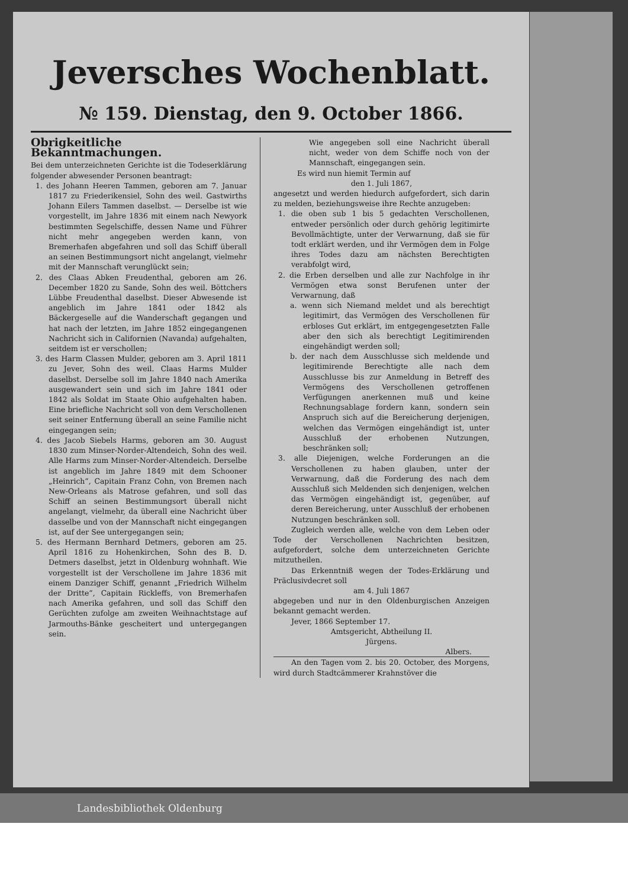Jeversches Wochenblatt.
№ 159. Dienstag, den 9. October 1866.
Obrigkeitliche Bekanntmachungen.
Bei dem unterzeichneten Gerichte ist die Todeserklärung folgender abwesender Personen beantragt:
1. des Johann Heeren Tammen, geboren am 7. Januar 1817 zu Friederikensiel, Sohn des weil. Gastwirths Johann Eilers Tammen daselbst. — Derselbe ist wie vorgestellt, im Jahre 1836 mit einem nach Newyork bestimmten Segelschiffe, dessen Name und Führer nicht mehr angegeben werden kann, von Bremerhafen abgefahren und soll das Schiff überall an seinen Bestimmungsort nicht angelangt, vielmehr mit der Mannschaft verunglückt sein;
2. des Claas Abken Freudenthal, geboren am 26. December 1820 zu Sande, Sohn des weil. Böttchers Lübbe Freudenthal daselbst. Dieser Abwesende ist angeblich im Jahre 1841 oder 1842 als Bäckergeselle auf die Wanderschaft gegangen und hat nach der letzten, im Jahre 1852 eingegangenen Nachricht sich in Californien (Navanda) aufgehalten, seitdem ist er verschollen;
3. des Harm Classen Mulder, geboren am 3. April 1811 zu Jever, Sohn des weil. Claas Harms Mulder daselbst. Derselbe soll im Jahre 1840 nach Amerika ausgewandert sein und sich im Jahre 1841 oder 1842 als Soldat im Staate Ohio aufgehalten haben. Eine briefliche Nachricht soll von dem Verschollenen seit seiner Entfernung überall an seine Familie nicht eingegangen sein;
4. des Jacob Siebels Harms, geboren am 30. August 1830 zum Minser-Norder-Altendeich, Sohn des weil. Alle Harms zum Minser-Norder-Altendeich. Derselbe ist angeblich im Jahre 1849 mit dem Schooner „Heinrich“, Capitain Franz Cohn, von Bremen nach New-Orleans als Matrose gefahren, und soll das Schiff an seinen Bestimmungsort überall nicht angelangt, vielmehr, da überall eine Nachricht über dasselbe und von der Mannschaft nicht eingegangen ist, auf der See untergegangen sein;
5. des Hermann Bernhard Detmers, geboren am 25. April 1816 zu Hohenkirchen, Sohn des B. D. Detmers daselbst, jetzt in Oldenburg wohnhaft. Wie vorgestellt ist der Verschollene im Jahre 1836 mit einem Danziger Schiff, genannt „Friedrich Wilhelm der Dritte“, Capitain Rickleffs, von Bremerhafen nach Amerika gefahren, und soll das Schiff den Gerüchten zufolge am zweiten Weihnachtstage auf Jarmouths-Bänke gescheitert und untergegangen sein.
Wie angegeben soll eine Nachricht überall nicht, weder von dem Schiffe noch von der Mannschaft, eingegangen sein.
Es wird nun hiemit Termin auf
den 1. Juli 1867,
angesetzt und werden hiedurch aufgefordert, sich darin zu melden, beziehungsweise ihre Rechte anzugeben:
1. die oben sub 1 bis 5 gedachten Verschollenen, entweder persönlich oder durch gehörig legitimirte Bevollmächtigte, unter der Verwarnung, daß sie für todt erklärt werden, und ihr Vermögen dem in Folge ihres Todes dazu am nächsten Berechtigten verabfolgt wird,
2. die Erben derselben und alle zur Nachfolge in ihr Vermögen etwa sonst Berufenen unter der Verwarnung, daß
a. wenn sich Niemand meldet und als berechtigt legitimirt, das Vermögen des Verschollenen für erbloses Gut erklärt, im entgegengesetzten Falle aber den sich als berechtigt Legitimirenden eingehändigt werden soll;
b. der nach dem Ausschlusse sich meldende und legitimirende Berechtigte alle nach dem Ausschlusse bis zur Anmeldung in Betreff des Vermögens des Verschollenen getroffenen Verfügungen anerkennen muß und keine Rechnungsablage fordern kann, sondern sein Anspruch sich auf die Bereicherung derjenigen, welchen das Vermögen eingehändigt ist, unter Ausschluß der erhobenen Nutzungen, beschränken soll;
3. alle Diejenigen, welche Forderungen an die Verschollenen zu haben glauben, unter der Verwarnung, daß die Forderung des nach dem Ausschluß sich Meldenden sich denjenigen, welchen das Vermögen eingehändigt ist, gegenüber, auf deren Bereicherung, unter Ausschluß der erhobenen Nutzungen beschränken soll.
Zugleich werden alle, welche von dem Leben oder Tode der Verschollenen Nachrichten besitzen, aufgefordert, solche dem unterzeichneten Gerichte mitzutheilen.
Das Erkenntniß wegen der Todes-Erklärung und Präclusivdecret soll
am 4. Juli 1867
abgegeben und nur in den Oldenburgischen Anzeigen bekannt gemacht werden.
Jever, 1866 September 17.
Amtsgericht, Abtheilung II.
Jürgens.
Albers.
An den Tagen vom 2. bis 20. October, des Morgens, wird durch Stadtcämmerer Krahnstöver die
Landesbibliothek Oldenburg